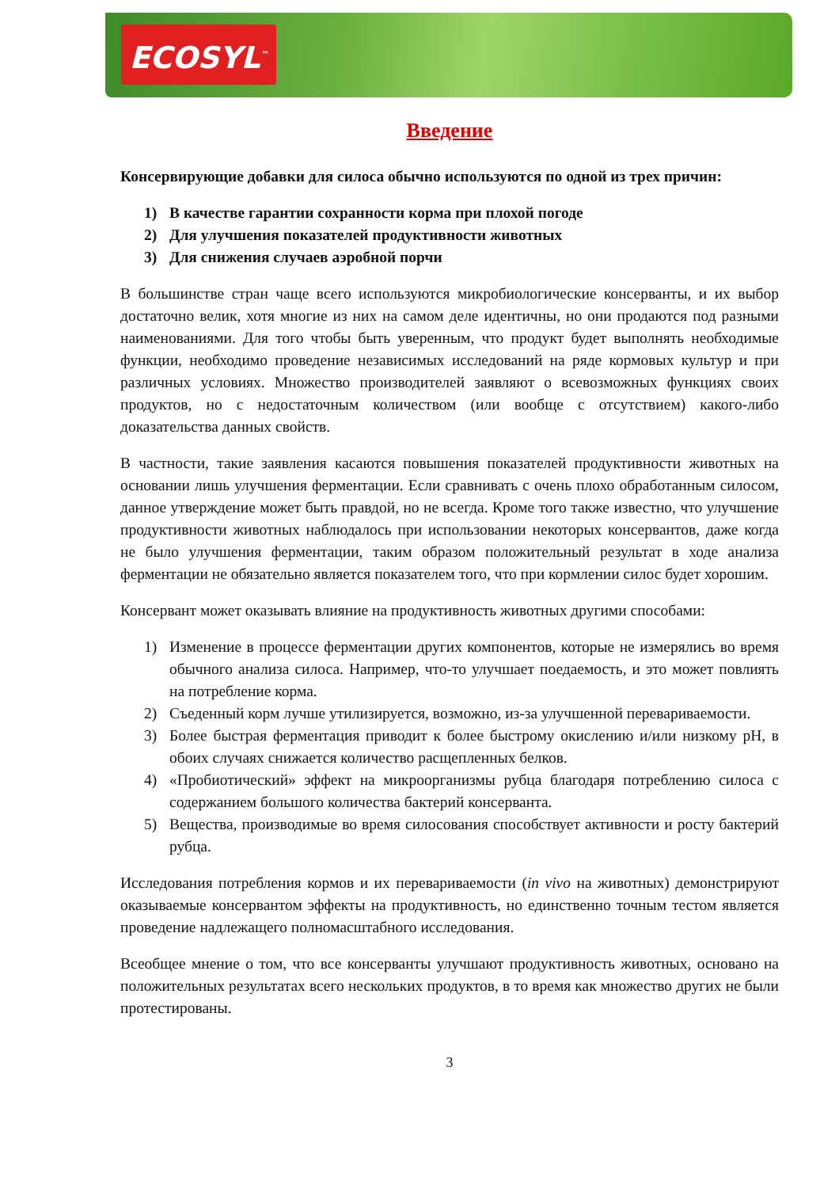ECOSYL<sup>™</sup>
Введение
Консервирующие добавки для силоса обычно используются по одной из трех причин:
1) В качестве гарантии сохранности корма при плохой погоде
2) Для улучшения показателей продуктивности животных
3) Для снижения случаев аэробной порчи
В большинстве стран чаще всего используются микробиологические консерванты, и их выбор достаточно велик, хотя многие из них на самом деле идентичны, но они продаются под разными наименованиями. Для того чтобы быть уверенным, что продукт будет выполнять необходимые функции, необходимо проведение независимых исследований на ряде кормовых культур и при различных условиях. Множество производителей заявляют о всевозможных функциях своих продуктов, но с недостаточным количеством (или вообще с отсутствием) какого-либо доказательства данных свойств.
В частности, такие заявления касаются повышения показателей продуктивности животных на основании лишь улучшения ферментации. Если сравнивать с очень плохо обработанным силосом, данное утверждение может быть правдой, но не всегда. Кроме того также известно, что улучшение продуктивности животных наблюдалось при использовании некоторых консервантов, даже когда не было улучшения ферментации, таким образом положительный результат в ходе анализа ферментации не обязательно является показателем того, что при кормлении силос будет хорошим.
Консервант может оказывать влияние на продуктивность животных другими способами:
1) Изменение в процессе ферментации других компонентов, которые не измерялись во время обычного анализа силоса. Например, что-то улучшает поедаемость, и это может повлиять на потребление корма.
2) Съеденный корм лучше утилизируется, возможно, из-за улучшенной перевариваемости.
3) Более быстрая ферментация приводит к более быстрому окислению и/или низкому pH, в обоих случаях снижается количество расщепленных белков.
4) «Пробиотический» эффект на микроорганизмы рубца благодаря потреблению силоса с содержанием большого количества бактерий консерванта.
5) Вещества, производимые во время силосования способствует активности и росту бактерий рубца.
Исследования потребления кормов и их перевариваемости (in vivo на животных) демонстрируют оказываемые консервантом эффекты на продуктивность, но единственно точным тестом является проведение надлежащего полномасштабного исследования.
Всеобщее мнение о том, что все консерванты улучшают продуктивность животных, основано на положительных результатах всего нескольких продуктов, в то время как множество других не были протестированы.
3